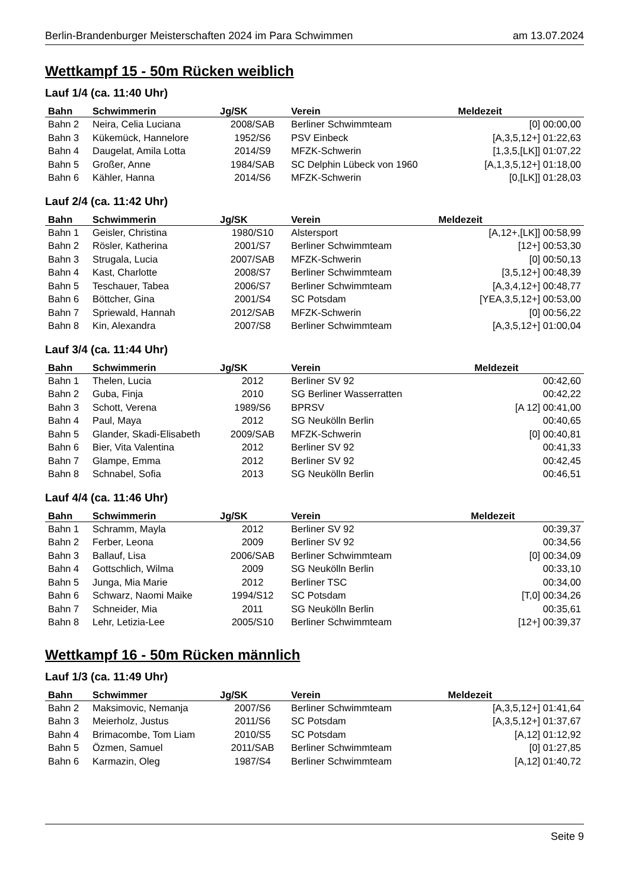Berlin-Brandenburger Meisterschaften 2024 im Para Schwimmen am 13.07.2024
Wettkampf 15 - 50m Rücken weiblich
Lauf 1/4 (ca. 11:40 Uhr)
| Bahn | Schwimmerin | Jg/SK | Verein | Meldezeit |
| --- | --- | --- | --- | --- |
| Bahn 2 | Neira, Celia Luciana | 2008/SAB | Berliner Schwimmteam | [0] 00:00,00 |
| Bahn 3 | Kükemück, Hannelore | 1952/S6 | PSV Einbeck | [A,3,5,12+] 01:22,63 |
| Bahn 4 | Daugelat, Amila Lotta | 2014/S9 | MFZK-Schwerin | [1,3,5,[LK]] 01:07,22 |
| Bahn 5 | Großer, Anne | 1984/SAB | SC Delphin Lübeck von 1960 | [A,1,3,5,12+] 01:18,00 |
| Bahn 6 | Kähler, Hanna | 2014/S6 | MFZK-Schwerin | [0,[LK]] 01:28,03 |
Lauf 2/4 (ca. 11:42 Uhr)
| Bahn | Schwimmerin | Jg/SK | Verein | Meldezeit |
| --- | --- | --- | --- | --- |
| Bahn 1 | Geisler, Christina | 1980/S10 | Alstersport | [A,12+,[LK]] 00:58,99 |
| Bahn 2 | Rösler, Katherina | 2001/S7 | Berliner Schwimmteam | [12+] 00:53,30 |
| Bahn 3 | Strugala, Lucia | 2007/SAB | MFZK-Schwerin | [0] 00:50,13 |
| Bahn 4 | Kast, Charlotte | 2008/S7 | Berliner Schwimmteam | [3,5,12+] 00:48,39 |
| Bahn 5 | Teschauer, Tabea | 2006/S7 | Berliner Schwimmteam | [A,3,4,12+] 00:48,77 |
| Bahn 6 | Böttcher, Gina | 2001/S4 | SC Potsdam | [YEA,3,5,12+] 00:53,00 |
| Bahn 7 | Spriewald, Hannah | 2012/SAB | MFZK-Schwerin | [0] 00:56,22 |
| Bahn 8 | Kin, Alexandra | 2007/S8 | Berliner Schwimmteam | [A,3,5,12+] 01:00,04 |
Lauf 3/4 (ca. 11:44 Uhr)
| Bahn | Schwimmerin | Jg/SK | Verein | Meldezeit |
| --- | --- | --- | --- | --- |
| Bahn 1 | Thelen, Lucia | 2012 | Berliner SV 92 | 00:42,60 |
| Bahn 2 | Guba, Finja | 2010 | SG Berliner Wasserratten | 00:42,22 |
| Bahn 3 | Schott, Verena | 1989/S6 | BPRSV | [A 12] 00:41,00 |
| Bahn 4 | Paul, Maya | 2012 | SG Neukölln Berlin | 00:40,65 |
| Bahn 5 | Glander, Skadi-Elisabeth | 2009/SAB | MFZK-Schwerin | [0] 00:40,81 |
| Bahn 6 | Bier, Vita Valentina | 2012 | Berliner SV 92 | 00:41,33 |
| Bahn 7 | Glampe, Emma | 2012 | Berliner SV 92 | 00:42,45 |
| Bahn 8 | Schnabel, Sofia | 2013 | SG Neukölln Berlin | 00:46,51 |
Lauf 4/4 (ca. 11:46 Uhr)
| Bahn | Schwimmerin | Jg/SK | Verein | Meldezeit |
| --- | --- | --- | --- | --- |
| Bahn 1 | Schramm, Mayla | 2012 | Berliner SV 92 | 00:39,37 |
| Bahn 2 | Ferber, Leona | 2009 | Berliner SV 92 | 00:34,56 |
| Bahn 3 | Ballauf, Lisa | 2006/SAB | Berliner Schwimmteam | [0] 00:34,09 |
| Bahn 4 | Gottschlich, Wilma | 2009 | SG Neukölln Berlin | 00:33,10 |
| Bahn 5 | Junga, Mia Marie | 2012 | Berliner TSC | 00:34,00 |
| Bahn 6 | Schwarz, Naomi Maike | 1994/S12 | SC Potsdam | [T,0] 00:34,26 |
| Bahn 7 | Schneider, Mia | 2011 | SG Neukölln Berlin | 00:35,61 |
| Bahn 8 | Lehr, Letizia-Lee | 2005/S10 | Berliner Schwimmteam | [12+] 00:39,37 |
Wettkampf 16 - 50m Rücken männlich
Lauf 1/3 (ca. 11:49 Uhr)
| Bahn | Schwimmer | Jg/SK | Verein | Meldezeit |
| --- | --- | --- | --- | --- |
| Bahn 2 | Maksimovic, Nemanja | 2007/S6 | Berliner Schwimmteam | [A,3,5,12+] 01:41,64 |
| Bahn 3 | Meierholz, Justus | 2011/S6 | SC Potsdam | [A,3,5,12+] 01:37,67 |
| Bahn 4 | Brimacombe, Tom Liam | 2010/S5 | SC Potsdam | [A,12] 01:12,92 |
| Bahn 5 | Özmen, Samuel | 2011/SAB | Berliner Schwimmteam | [0] 01:27,85 |
| Bahn 6 | Karmazin, Oleg | 1987/S4 | Berliner Schwimmteam | [A,12] 01:40,72 |
Seite 9